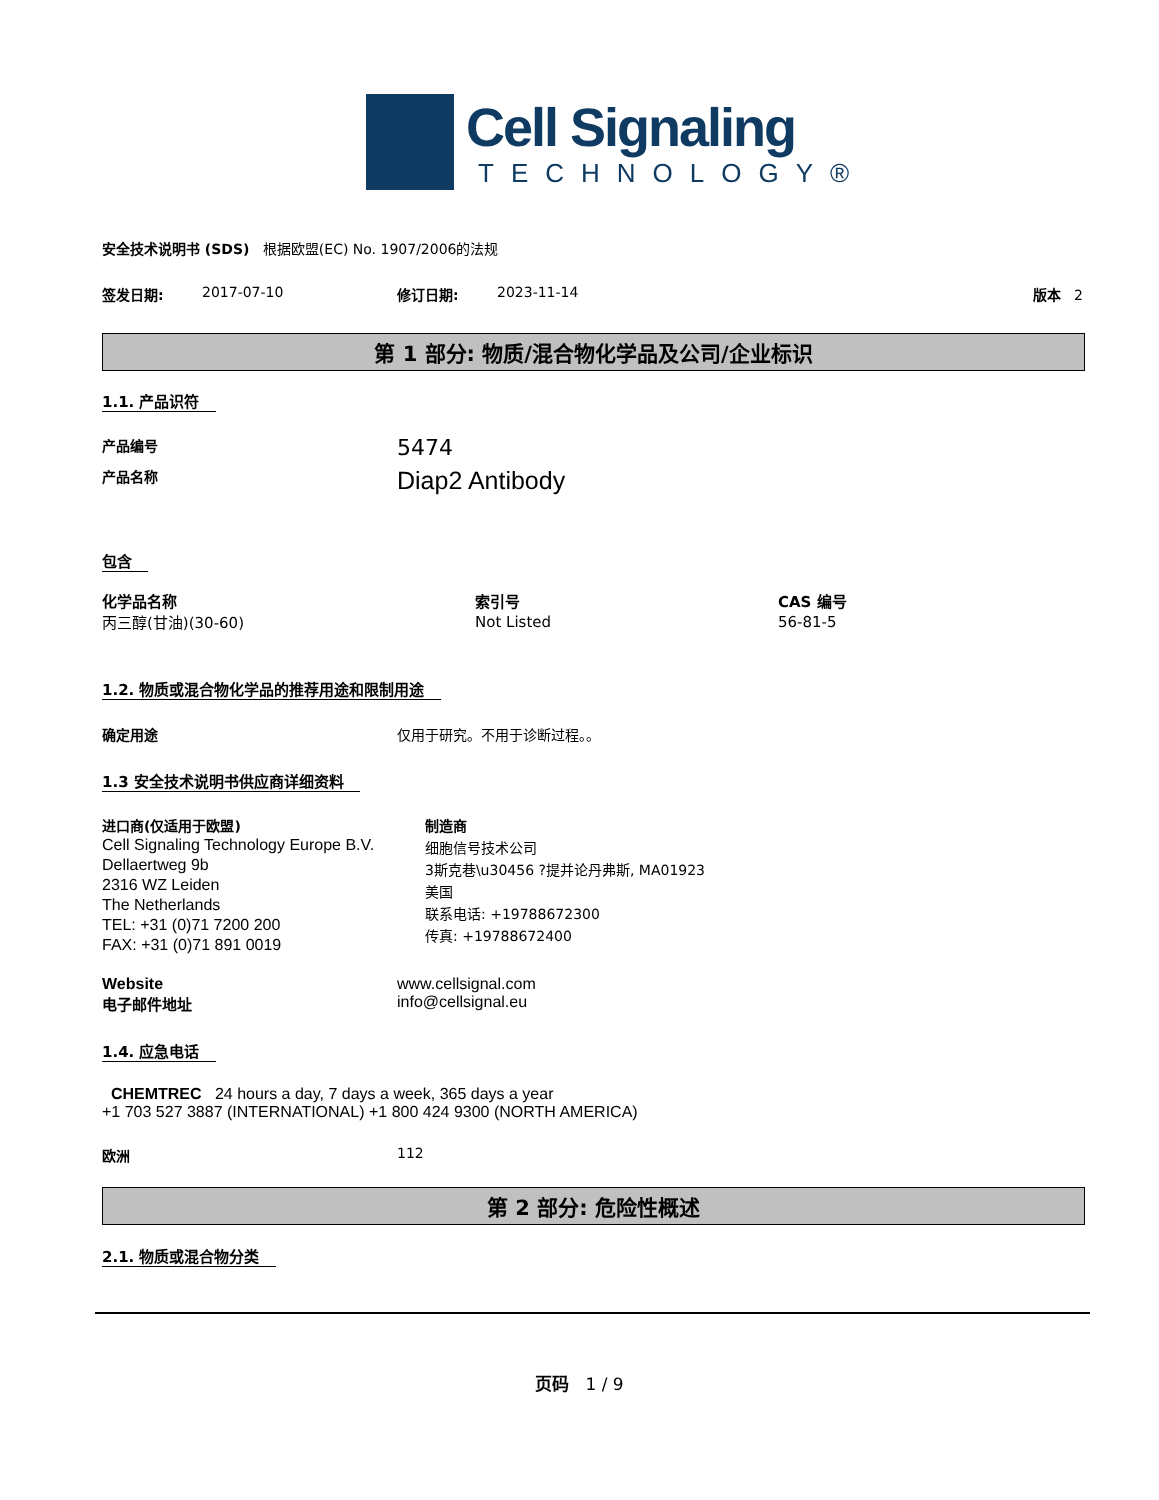Cell Signaling
TECHNOLOGY®
安全技术说明书 (SDS) 根据欧盟(EC) No. 1907/2006的法规
签发日期: 2017-07-10 修订日期: 2023-11-14 版本 2
第 1 部分: 物质/混合物化学品及公司/企业标识
1.1. 产品识符
产品编号
5474
产品名称
Diap2 Antibody
包含
| 化学品名称 | 索引号 | CAS 编号 |
| --- | --- | --- |
| 丙三醇(甘油)(30-60) | Not Listed | 56-81-5 |
1.2. 物质或混合物化学品的推荐用途和限制用途
确定用途 仅用于研究。不用于诊断过程。。
1.3 安全技术说明书供应商详细资料
进口商(仅适用于欧盟)
Cell Signaling Technology Europe B.V.
Dellaertweg 9b
2316 WZ Leiden
The Netherlands
TEL: +31 (0)71 7200 200
FAX: +31 (0)71 891 0019
制造商
细胞信号技术公司
3斯克巷\u30456 ?提并论丹弗斯, MA01923
美国
联系电话: +19788672300
传真: +19788672400
Website www.cellsignal.com
电子邮件地址 info@cellsignal.eu
1.4. 应急电话
CHEMTREC 24 hours a day, 7 days a week, 365 days a year
+1 703 527 3887 (INTERNATIONAL) +1 800 424 9300 (NORTH AMERICA)
欧洲 112
第 2 部分: 危险性概述
2.1. 物质或混合物分类
页码 1 / 9